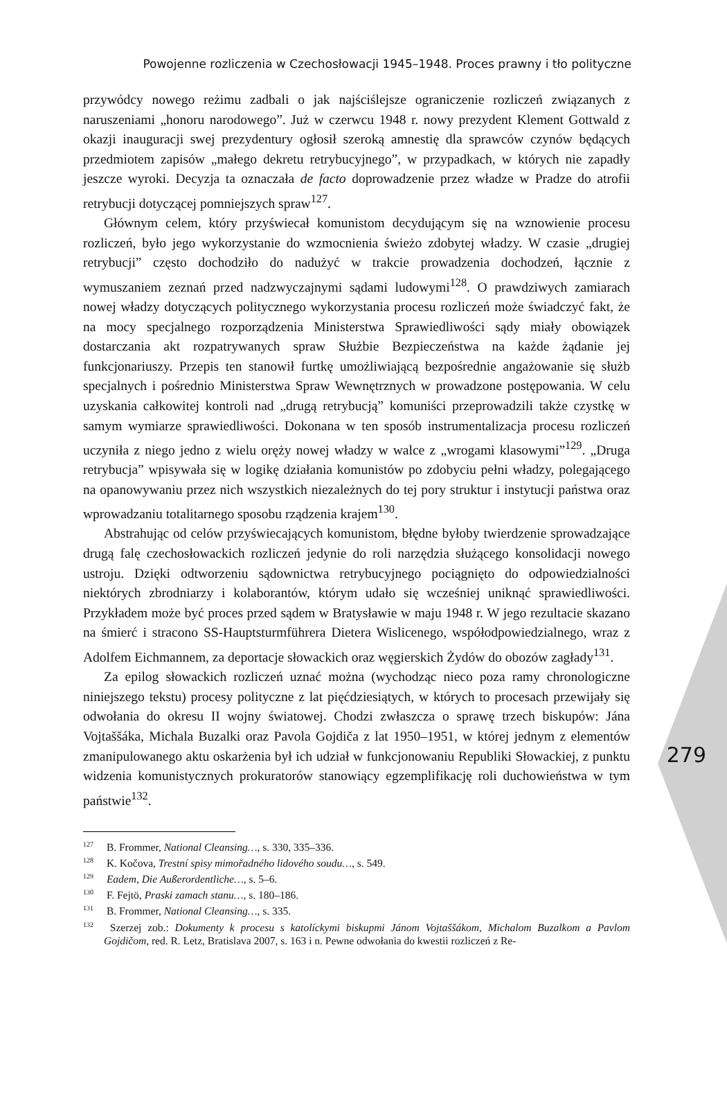Powojenne rozliczenia w Czechosłowacji 1945–1948. Proces prawny i tło polityczne
przywódcy nowego reżimu zadbali o jak najściślejsze ograniczenie rozliczeń związanych z naruszeniami „honoru narodowego”. Już w czerwcu 1948 r. nowy prezydent Klement Gottwald z okazji inauguracji swej prezydentury ogłosił szeroką amnestię dla sprawców czynów będących przedmiotem zapisów „małego dekretu retrybucyjnego”, w przypadkach, w których nie zapadły jeszcze wyroki. Decyzja ta oznaczała de facto doprowadzenie przez władze w Pradze do atrofii retrybucji dotyczącej pomniejszych spraw<sup>127</sup>.
Głównym celem, który przyświecał komunistom decydującym się na wznowienie procesu rozliczeń, było jego wykorzystanie do wzmocnienia świeżo zdobytej władzy. W czasie „drugiej retrybucji” często dochodziło do nadużyć w trakcie prowadzenia dochodzeń, łącznie z wymuszaniem zeznań przed nadzwyczajnymi sądami ludowymi<sup>128</sup>. O prawdziwych zamiarach nowej władzy dotyczących politycznego wykorzystania procesu rozliczeń może świadczyć fakt, że na mocy specjalnego rozporządzenia Ministerstwa Sprawiedliwości sądy miały obowiązek dostarczania akt rozpatrywanych spraw Służbie Bezpieczeństwa na każde żądanie jej funkcjonariuszy. Przepis ten stanowił furtkę umożliwiającą bezpośrednie angażowanie się służb specjalnych i pośrednio Ministerstwa Spraw Wewnętrznych w prowadzone postępowania. W celu uzyskania całkowitej kontroli nad „drugą retrybucją” komuniści przeprowadzili także czystkę w samym wymiarze sprawiedliwości. Dokonana w ten sposób instrumentalizacja procesu rozliczeń uczyniła z niego jedno z wielu oręży nowej władzy w walce z „wrogami klasowymi”<sup>129</sup>. „Druga retrybucja” wpisywała się w logikę działania komunistów po zdobyciu pełni władzy, polegającego na opanowywaniu przez nich wszystkich niezależnych do tej pory struktur i instytucji państwa oraz wprowadzaniu totalitarnego sposobu rządzenia krajem<sup>130</sup>.
Abstrahując od celów przyświecających komunistom, błędne byłoby twierdzenie sprowadzające drugą falę czechosłowackich rozliczeń jedynie do roli narzędzia służącego konsolidacji nowego ustroju. Dzięki odtworzeniu sądownictwa retrybucyjnego pociągnięto do odpowiedzialności niektórych zbrodniarzy i kolaborantów, którym udało się wcześniej uniknąć sprawiedliwości. Przykładem może być proces przed sądem w Bratysławie w maju 1948 r. W jego rezultacie skazano na śmierć i stracono SS-Hauptsturmführera Dietera Wislicenego, współodpowiedzialnego, wraz z Adolfem Eichmannem, za deportacje słowackich oraz węgierskich Żydów do obozów zagłady<sup>131</sup>.
Za epilog słowackich rozliczeń uznać można (wychodząc nieco poza ramy chronologiczne niniejszego tekstu) procesy polityczne z lat pięćdziesiątych, w których to procesach przewijały się odwołania do okresu II wojny światowej. Chodzi zwłaszcza o sprawę trzech biskupów: Jána Vojtaššáka, Michala Buzalki oraz Pavola Gojdiča z lat 1950–1951, w której jednym z elementów zmanipulowanego aktu oskarżenia był ich udział w funkcjonowaniu Republiki Słowackiej, z punktu widzenia komunistycznych prokuratorów stanowiący egzemplifikację roli duchowieństwa w tym państwie<sup>132</sup>.
279
<sup>127</sup> B. Frommer, National Cleansing…, s. 330, 335–336.
<sup>128</sup> K. Kočova, Trestní spisy mimořadného lidového soudu…, s. 549.
<sup>129</sup> Eadem, Die Außerordentliche…, s. 5–6.
<sup>130</sup> F. Fejtö, Praski zamach stanu…, s. 180–186.
<sup>131</sup> B. Frommer, National Cleansing…, s. 335.
<sup>132</sup> Szerzej zob.: Dokumenty k procesu s katolíckymi biskupmi Jánom Vojtaššákom, Michalom Buzalkom a Pavlom Gojdičom, red. R. Letz, Bratislava 2007, s. 163 i n. Pewne odwołania do kwestii rozliczeń z Re-